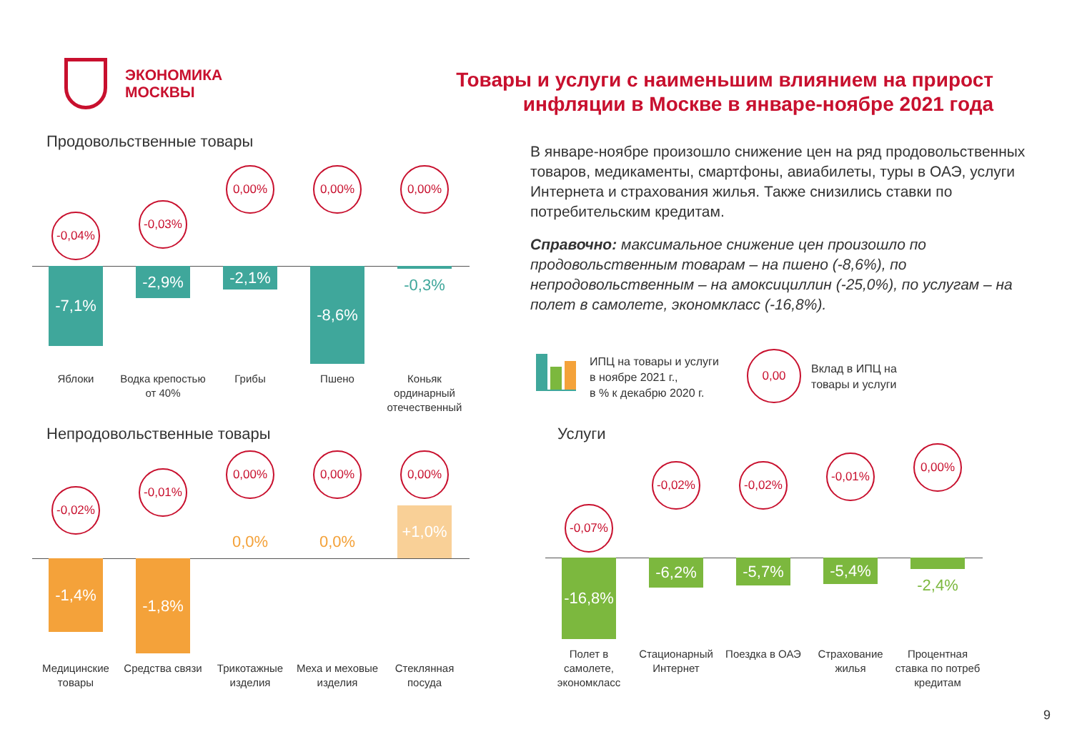ЭКОНОМИКА
МОСКВЫ
Товары и услуги с наименьшим влиянием на прирост
инфляции в Москве в январе-ноябре 2021 года
Продовольственные товары
-0,04%
-7,1%
Яблоки
-0,03%
-2,9%
Водка крепостью от 40%
0,00%
-2,1%
Грибы
0,00%
-8,6%
Пшено
0,00%
-0,3%
Коньяк ординарный отечественный
В январе-ноябре произошло снижение цен на ряд продовольственных товаров, медикаменты, смартфоны, авиабилеты, туры в ОАЭ, услуги Интернета и страхования жилья. Также снизились ставки по потребительским кредитам.
Справочно: максимальное снижение цен произошло по продовольственным товарам – на пшено (-8,6%), по непродовольственным – на амоксициллин (-25,0%), по услугам – на полет в самолете, экономкласс (-16,8%).
ИПЦ на товары и услуги
в ноябре 2021 г.,
в % к декабрю 2020 г.
0,00
Вклад в ИПЦ на
товары и услуги
Непродовольственные товары
-0,02%
-1,4%
Медицинские товары
-0,01%
-1,8%
Средства связи
0,00%
0,0%
Трикотажные изделия
0,00%
0,0%
Меха и меховые изделия
0,00%
+1,0%
Стеклянная посуда
Услуги
-0,07%
-16,8%
Полет в самолете, экономкласс
-0,02%
-6,2%
Стационарный Интернет
-0,02%
-5,7%
Поездка в ОАЭ
-0,01%
-5,4%
Страхование жилья
0,00%
-2,4%
Процентная ставка по потреб кредитам
9